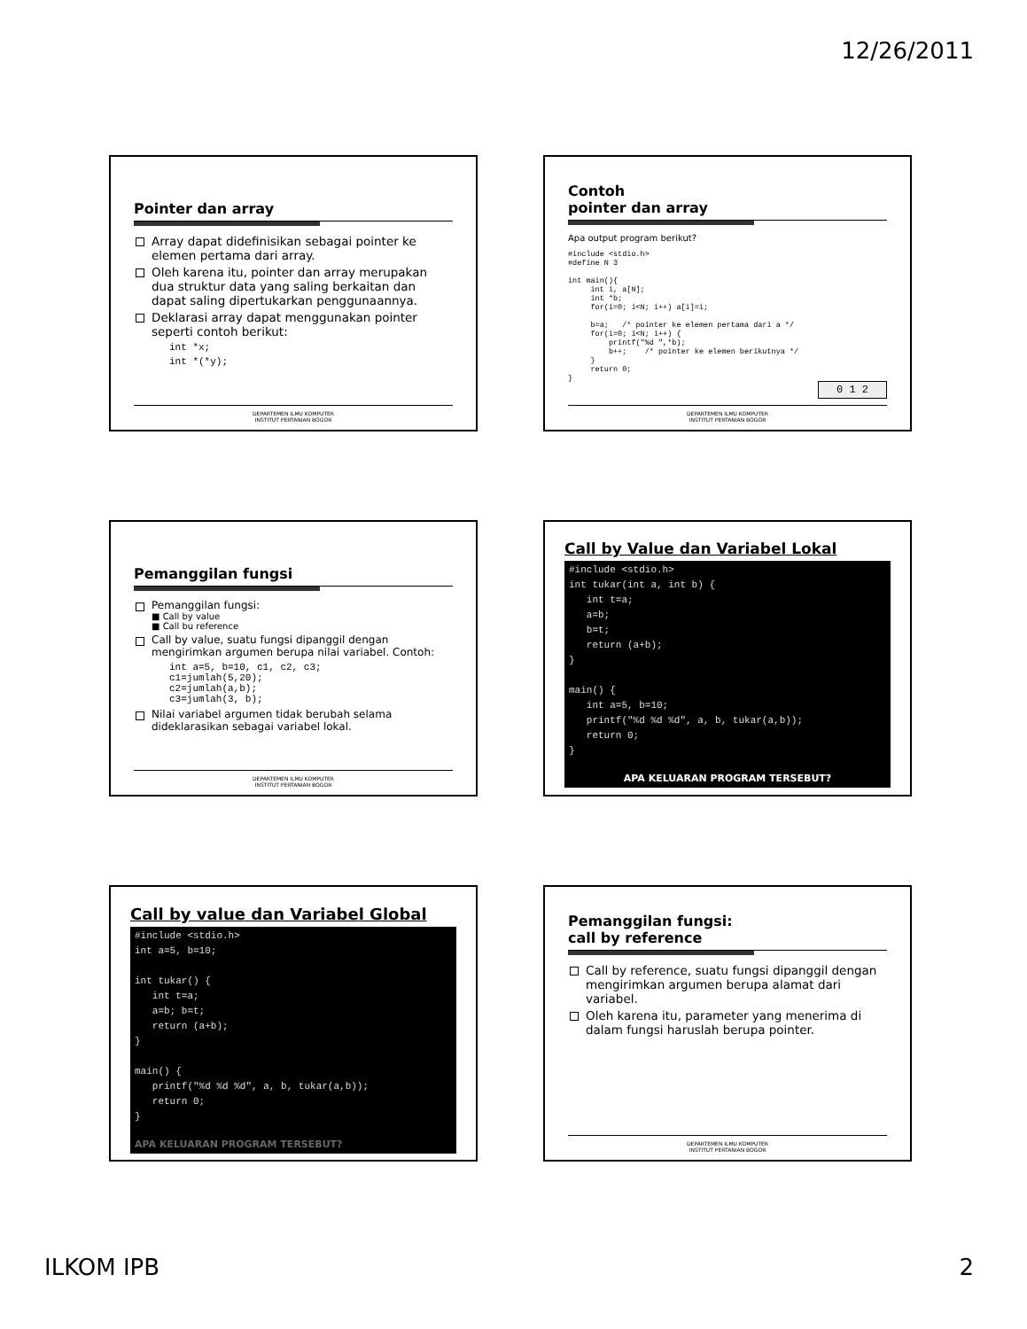12/26/2011
Pointer dan array
Array dapat didefinisikan sebagai pointer ke elemen pertama dari array.
Oleh karena itu, pointer dan array merupakan dua struktur data yang saling berkaitan dan dapat saling dipertukarkan penggunaannya.
Deklarasi array dapat menggunakan pointer seperti contoh berikut:
int *x;
int *(*y);
DEPARTEMEN ILMU KOMPUTER
INSTITUT PERTANIAN BOGOR
Contoh
pointer dan array
Apa output program berikut?
#include <stdio.h>
#define N 3

int main(){
     int i, a[N];
     int *b;
     for(i=0; i<N; i++) a[i]=i;

     b=a;   /* pointer ke elemen pertama dari a */
     for(i=0; i<N; i++) {
         printf("%d ",*b);
         b++;    /* pointer ke elemen berikutnya */
     }
     return 0;
}
0 1 2
DEPARTEMEN ILMU KOMPUTER
INSTITUT PERTANIAN BOGOR
Pemanggilan fungsi
Pemanggilan fungsi:
■ Call by value
■ Call bu reference
Call by value, suatu fungsi dipanggil dengan mengirimkan argumen berupa nilai variabel. Contoh:
int a=5, b=10, c1, c2, c3;
c1=jumlah(5,20);
c2=jumlah(a,b);
c3=jumlah(3, b);
Nilai variabel argumen tidak berubah selama dideklarasikan sebagai variabel lokal.
DEPARTEMEN ILMU KOMPUTER
INSTITUT PERTANIAN BOGOR
Call by Value dan Variabel Lokal
#include <stdio.h>
int tukar(int a, int b) {
   int t=a;
   a=b;
   b=t;
   return (a+b);
}

main() {
   int a=5, b=10;
   printf("%d %d %d", a, b, tukar(a,b));
   return 0;
}
APA KELUARAN PROGRAM TERSEBUT?
Call by value dan Variabel Global
#include <stdio.h>
int a=5, b=10;

int tukar() {
   int t=a;
   a=b; b=t;
   return (a+b);
}

main() {
   printf("%d %d %d", a, b, tukar(a,b));
   return 0;
}
APA KELUARAN PROGRAM TERSEBUT?
Pemanggilan fungsi:
call by reference
Call by reference, suatu fungsi dipanggil dengan mengirimkan argumen berupa alamat dari variabel.
Oleh karena itu, parameter yang menerima di dalam fungsi haruslah berupa pointer.
DEPARTEMEN ILMU KOMPUTER
INSTITUT PERTANIAN BOGOR
ILKOM IPB 2